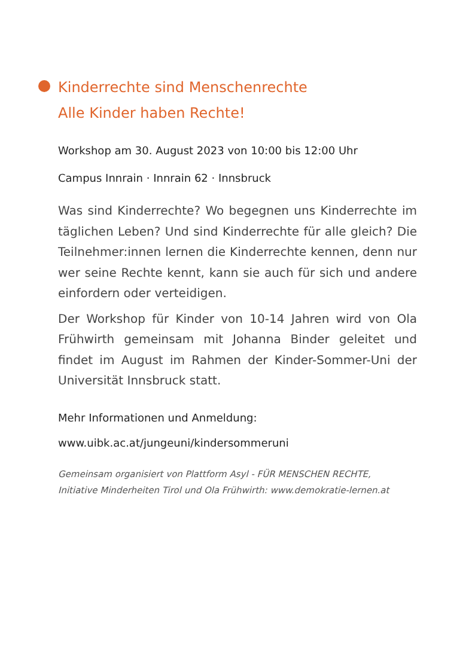Kinderrechte sind Menschenrechte
Alle Kinder haben Rechte!
Workshop am 30. August 2023 von 10:00 bis 12:00 Uhr
Campus Innrain · Innrain 62 · Innsbruck
Was sind Kinderrechte? Wo begegnen uns Kinderrechte im täglichen Leben? Und sind Kinderrechte für alle gleich? Die Teilnehmer:innen lernen die Kinderrechte kennen, denn nur wer seine Rechte kennt, kann sie auch für sich und andere einfordern oder verteidigen.
Der Workshop für Kinder von 10-14 Jahren wird von Ola Frühwirth gemeinsam mit Johanna Binder geleitet und findet im August im Rahmen der Kinder-Sommer-Uni der Universität Innsbruck statt.
Mehr Informationen und Anmeldung:
www.uibk.ac.at/jungeuni/kindersommeruni
Gemeinsam organisiert von Plattform Asyl - FÜR MENSCHEN RECHTE,
Initiative Minderheiten Tirol und Ola Frühwirth: www.demokratie-lernen.at